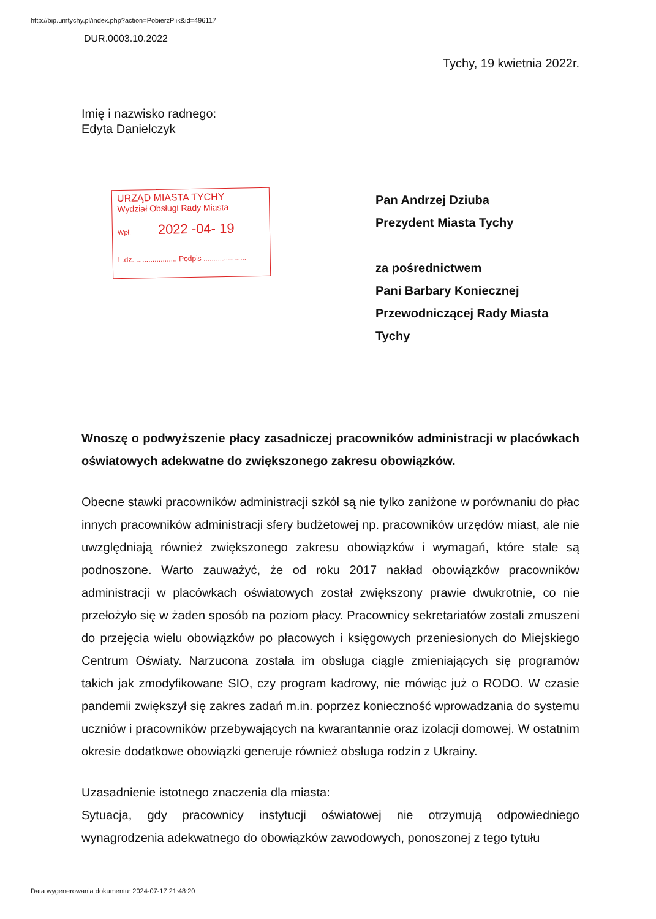http://bip.umtychy.pl/index.php?action=PobierzPlik&id=496117
DUR.0003.10.2022
Tychy, 19 kwietnia 2022r.
Imię i nazwisko radnego:
Edyta Danielczyk
URZĄD MIASTA TYCHY
Wydział Obsługi Rady Miasta
Wpł. 2022 -04- 19
L.dz. .................... Podpis .....................
Pan Andrzej Dziuba
Prezydent Miasta Tychy
za pośrednictwem
Pani Barbary Koniecznej
Przewodniczącej Rady Miasta
Tychy
Wnoszę o podwyższenie płacy zasadniczej pracowników administracji w placówkach oświatowych adekwatne do zwiększonego zakresu obowiązków.
Obecne stawki pracowników administracji szkół są nie tylko zaniżone w porównaniu do płac innych pracowników administracji sfery budżetowej np. pracowników urzędów miast, ale nie uwzględniają również zwiększonego zakresu obowiązków i wymagań, które stale są podnoszone. Warto zauważyć, że od roku 2017 nakład obowiązków pracowników administracji w placówkach oświatowych został zwiększony prawie dwukrotnie, co nie przełożyło się w żaden sposób na poziom płacy. Pracownicy sekretariatów zostali zmuszeni do przejęcia wielu obowiązków po płacowych i księgowych przeniesionych do Miejskiego Centrum Oświaty. Narzucona została im obsługa ciągle zmieniających się programów takich jak zmodyfikowane SIO, czy program kadrowy, nie mówiąc już o RODO. W czasie pandemii zwiększył się zakres zadań m.in. poprzez konieczność wprowadzania do systemu uczniów i pracowników przebywających na kwarantannie oraz izolacji domowej. W ostatnim okresie dodatkowe obowiązki generuje również obsługa rodzin z Ukrainy.
Uzasadnienie istotnego znaczenia dla miasta:
Sytuacja, gdy pracownicy instytucji oświatowej nie otrzymują odpowiedniego wynagrodzenia adekwatnego do obowiązków zawodowych, ponoszonej z tego tytułu
Data wygenerowania dokumentu: 2024-07-17 21:48:20